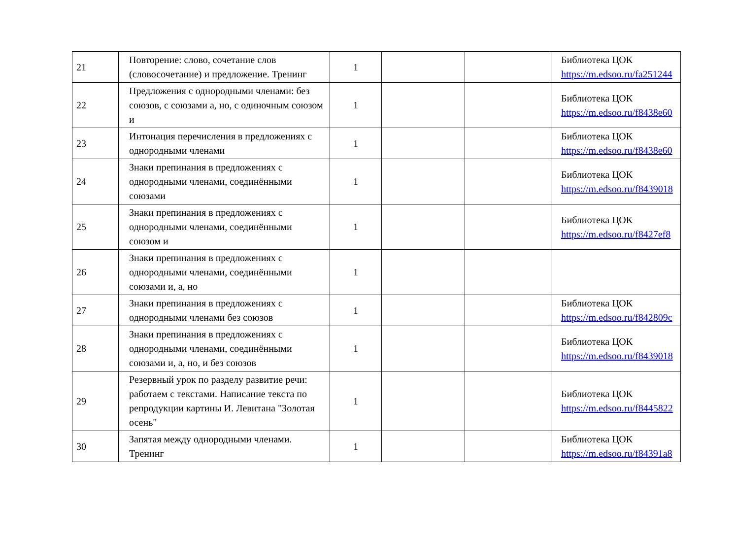| 21 | Повторение: слово, сочетание слов (словосочетание) и предложение. Тренинг | 1 | | | Библиотека ЦОК https://m.edsoo.ru/fa251244 |
| 22 | Предложения с однородными членами: без союзов, с союзами а, но, с одиночным союзом и | 1 | | | Библиотека ЦОК https://m.edsoo.ru/f8438e60 |
| 23 | Интонация перечисления в предложениях с однородными членами | 1 | | | Библиотека ЦОК https://m.edsoo.ru/f8438e60 |
| 24 | Знаки препинания в предложениях с однородными членами, соединёнными союзами | 1 | | | Библиотека ЦОК https://m.edsoo.ru/f8439018 |
| 25 | Знаки препинания в предложениях с однородными членами, соединёнными союзом и | 1 | | | Библиотека ЦОК https://m.edsoo.ru/f8427ef8 |
| 26 | Знаки препинания в предложениях с однородными членами, соединёнными союзами и, а, но | 1 | | | |
| 27 | Знаки препинания в предложениях с однородными членами без союзов | 1 | | | Библиотека ЦОК https://m.edsoo.ru/f842809c |
| 28 | Знаки препинания в предложениях с однородными членами, соединёнными союзами и, а, но, и без союзов | 1 | | | Библиотека ЦОК https://m.edsoo.ru/f8439018 |
| 29 | Резервный урок по разделу развитие речи: работаем с текстами. Написание текста по репродукции картины И. Левитана "Золотая осень" | 1 | | | Библиотека ЦОК https://m.edsoo.ru/f8445822 |
| 30 | Запятая между однородными членами. Тренинг | 1 | | | Библиотека ЦОК https://m.edsoo.ru/f84391a8 |